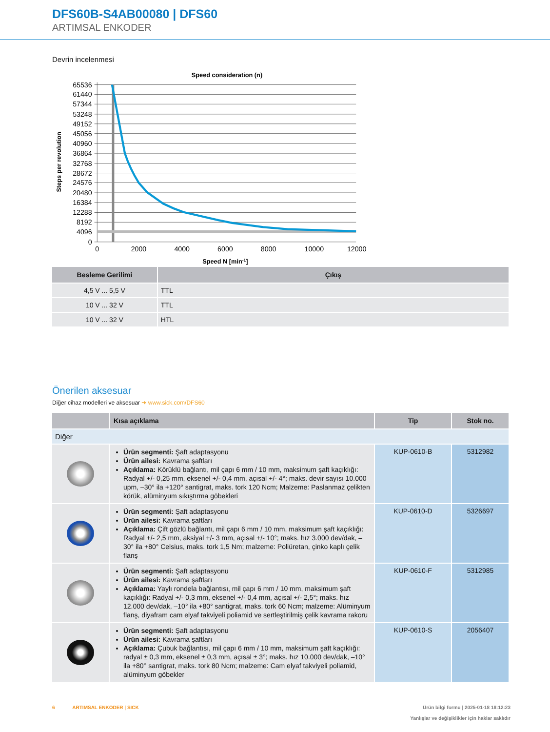DFS60B-S4AB00080 | DFS60
ARTIMSAL ENKODER
Devrin incelenmesi
Speed consideration (n)
65536
61440
57344
53248
49152
45056
40960
36864
32768
28672
24576
20480
16384
12288
8192
4096
0
0
2000
4000
6000
8000
10000
12000
Speed N [min-1]
Steps per revolution
| Besleme Gerilimi | Çıkış |
| --- | --- |
| 4,5 V ... 5,5 V | TTL |
| 10 V ... 32 V | TTL |
| 10 V ... 32 V | HTL |
Önerilen aksesuar
Diğer cihaz modelleri ve aksesuar ➜ www.sick.com/DFS60
| | Kısa açıklama | Tip | Stok no. |
| --- | --- | --- | --- |
| Diğer | | | |
| | Ürün segmenti: Şaft adaptasyonu Ürün ailesi: Kavrama şaftları Açıklama: Körüklü bağlantı, mil çapı 6 mm / 10 mm, maksimum şaft kaçıklığı: Radyal +/- 0,25 mm, eksenel +/- 0,4 mm, açısal +/- 4°; maks. devir sayısı 10.000 upm, –30° ila +120° santigrat, maks. tork 120 Ncm; Malzeme: Paslanmaz çelikten körük, alüminyum sıkıştırma göbekleri | KUP-0610-B | 5312982 |
| | Ürün segmenti: Şaft adaptasyonu Ürün ailesi: Kavrama şaftları Açıklama: Çift gözlü bağlantı, mil çapı 6 mm / 10 mm, maksimum şaft kaçıklığı: Radyal +/- 2,5 mm, aksiyal +/- 3 mm, açısal +/- 10°; maks. hız 3.000 dev/dak, –30° ila +80° Celsius, maks. tork 1,5 Nm; malzeme: Poliüretan, çinko kaplı çelik flanş | KUP-0610-D | 5326697 |
| | Ürün segmenti: Şaft adaptasyonu Ürün ailesi: Kavrama şaftları Açıklama: Yaylı rondela bağlantısı, mil çapı 6 mm / 10 mm, maksimum şaft kaçıklığı: Radyal +/- 0,3 mm, eksenel +/- 0,4 mm, açısal +/- 2,5°; maks. hız 12.000 dev/dak, –10° ila +80° santigrat, maks. tork 60 Ncm; malzeme: Alüminyum flanş, diyafram cam elyaf takviyeli poliamid ve sertleştirilmiş çelik kavrama rakoru | KUP-0610-F | 5312985 |
| | Ürün segmenti: Şaft adaptasyonu Ürün ailesi: Kavrama şaftları Açıklama: Çubuk bağlantısı, mil çapı 6 mm / 10 mm, maksimum şaft kaçıklığı: radyal ± 0,3 mm, eksenel ± 0,3 mm, açısal ± 3°; maks. hız 10.000 dev/dak, –10° ila +80° santigrat, maks. tork 80 Ncm; malzeme: Cam elyaf takviyeli poliamid, alüminyum göbekler | KUP-0610-S | 2056407 |
6 ARTIMSAL ENKODER | SICK
Ürün bilgi formu | 2025-01-18 18:12:23
Yanlışlar ve değişiklikler için haklar saklıdır